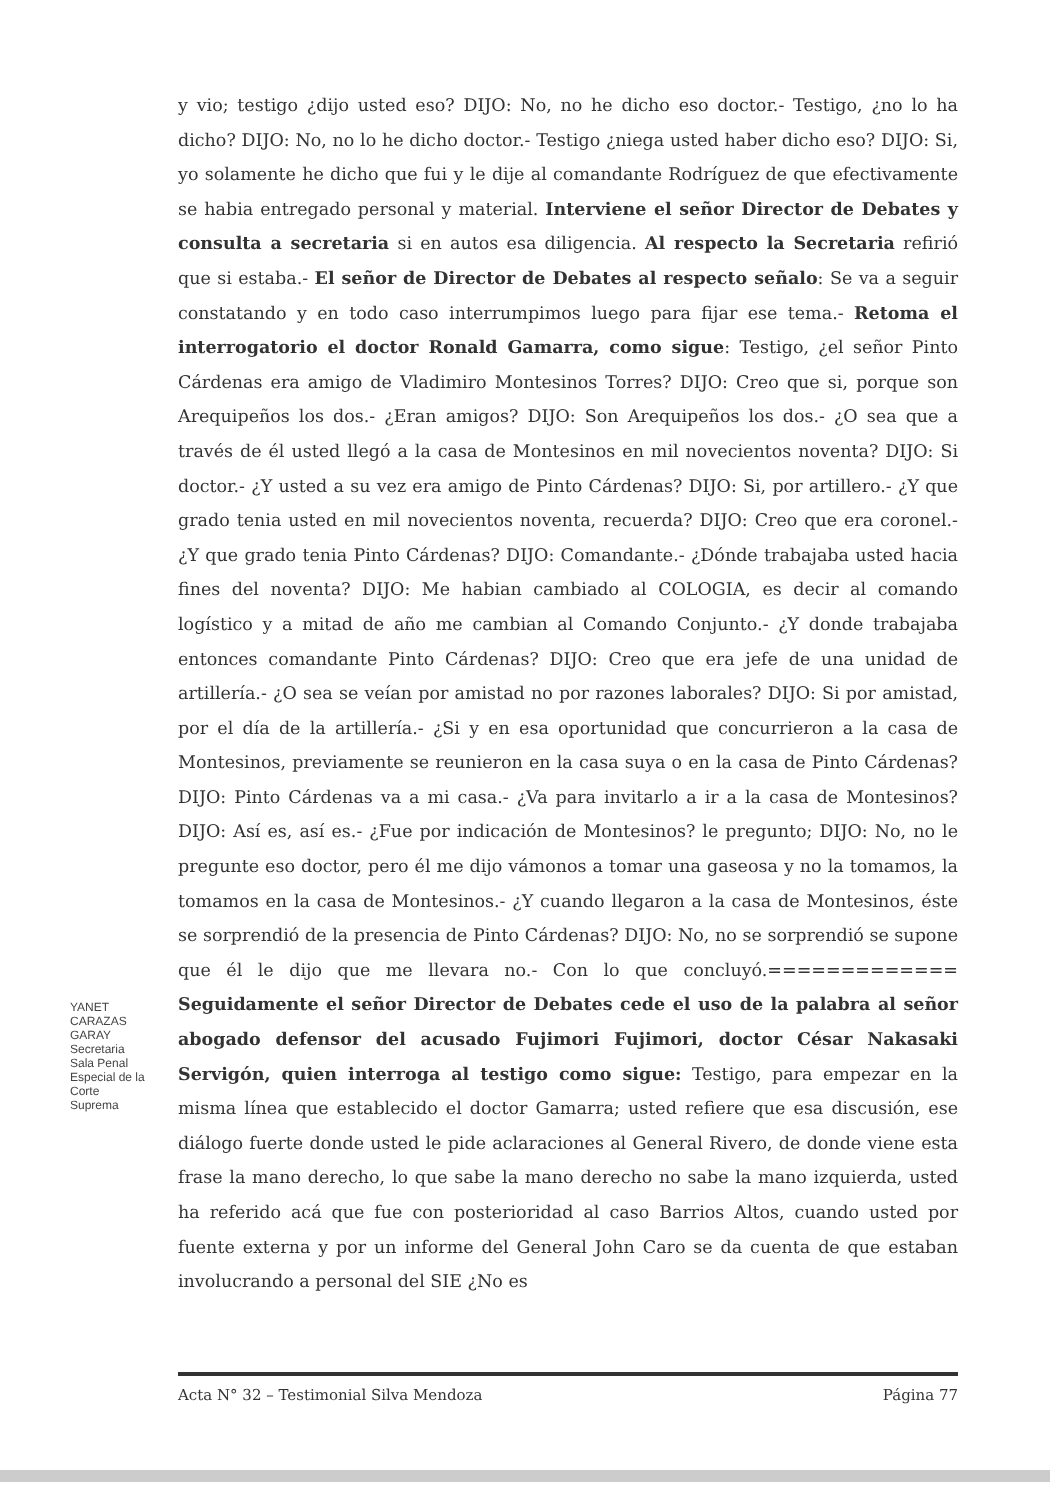y vio; testigo ¿dijo usted eso? DIJO: No, no he dicho eso doctor.- Testigo, ¿no lo ha dicho? DIJO: No, no lo he dicho doctor.- Testigo ¿niega usted haber dicho eso? DIJO: Si, yo solamente he dicho que fui y le dije al comandante Rodríguez de que efectivamente se habia entregado personal y material. Interviene el señor Director de Debates y consulta a secretaria si en autos esa diligencia. Al respecto la Secretaria refirió que si estaba.- El señor de Director de Debates al respecto señalo: Se va a seguir constatando y en todo caso interrumpimos luego para fijar ese tema.- Retoma el interrogatorio el doctor Ronald Gamarra, como sigue: Testigo, ¿el señor Pinto Cárdenas era amigo de Vladimiro Montesinos Torres? DIJO: Creo que si, porque son Arequipeños los dos.- ¿Eran amigos? DIJO: Son Arequipeños los dos.- ¿O sea que a través de él usted llegó a la casa de Montesinos en mil novecientos noventa? DIJO: Si doctor.- ¿Y usted a su vez era amigo de Pinto Cárdenas? DIJO: Si, por artillero.- ¿Y que grado tenia usted en mil novecientos noventa, recuerda? DIJO: Creo que era coronel.- ¿Y que grado tenia Pinto Cárdenas? DIJO: Comandante.- ¿Dónde trabajaba usted hacia fines del noventa? DIJO: Me habian cambiado al COLOGIA, es decir al comando logístico y a mitad de año me cambian al Comando Conjunto.- ¿Y donde trabajaba entonces comandante Pinto Cárdenas? DIJO: Creo que era jefe de una unidad de artillería.- ¿O sea se veían por amistad no por razones laborales? DIJO: Si por amistad, por el día de la artillería.- ¿Si y en esa oportunidad que concurrieron a la casa de Montesinos, previamente se reunieron en la casa suya o en la casa de Pinto Cárdenas? DIJO: Pinto Cárdenas va a mi casa.- ¿Va para invitarlo a ir a la casa de Montesinos? DIJO: Así es, así es.- ¿Fue por indicación de Montesinos? le pregunto; DIJO: No, no le pregunte eso doctor, pero él me dijo vámonos a tomar una gaseosa y no la tomamos, la tomamos en la casa de Montesinos.- ¿Y cuando llegaron a la casa de Montesinos, éste se sorprendió de la presencia de Pinto Cárdenas? DIJO: No, no se sorprendió se supone que él le dijo que me llevara no.- Con lo que concluyó.============= Seguidamente el señor Director de Debates cede el uso de la palabra al señor abogado defensor del acusado Fujimori Fujimori, doctor César Nakasaki Servigón, quien interroga al testigo como sigue: Testigo, para empezar en la misma línea que establecido el doctor Gamarra; usted refiere que esa discusión, ese diálogo fuerte donde usted le pide aclaraciones al General Rivero, de donde viene esta frase la mano derecho, lo que sabe la mano derecho no sabe la mano izquierda, usted ha referido acá que fue con posterioridad al caso Barrios Altos, cuando usted por fuente externa y por un informe del General John Caro se da cuenta de que estaban involucrando a personal del SIE ¿No es
YANET CARAZAS GARAY
Secretaria
Sala Penal Especial de la Corte Suprema
Acta N° 32 – Testimonial Silva Mendoza Página 77